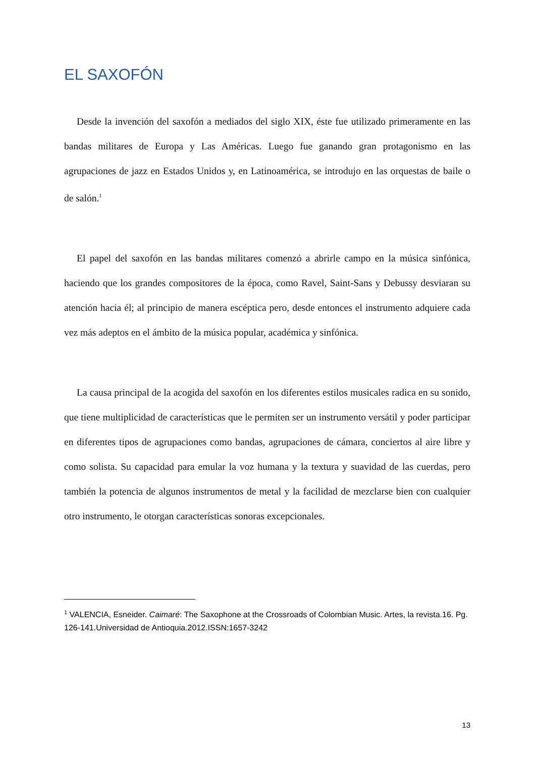EL SAXOFÓN
Desde la invención del saxofón a mediados del siglo XIX, éste fue utilizado primeramente en las bandas militares de Europa y Las Américas. Luego fue ganando gran protagonismo en las agrupaciones de jazz en Estados Unidos y, en Latinoamérica, se introdujo en las orquestas de baile o de salón.<sup>1</sup>
El papel del saxofón en las bandas militares comenzó a abrirle campo en la música sinfónica, haciendo que los grandes compositores de la época, como Ravel, Saint-Sans y Debussy desviaran su atención hacia él; al principio de manera escéptica pero, desde entonces el instrumento adquiere cada vez más adeptos en el ámbito de la música popular, académica y sinfónica.
La causa principal de la acogida del saxofón en los diferentes estilos musicales radica en su sonido, que tiene multiplicidad de características que le permiten ser un instrumento versátil y poder participar en diferentes tipos de agrupaciones como bandas, agrupaciones de cámara, conciertos al aire libre y como solista. Su capacidad para emular la voz humana y la textura y suavidad de las cuerdas, pero también la potencia de algunos instrumentos de metal y la facilidad de mezclarse bien con cualquier otro instrumento, le otorgan características sonoras excepcionales.
<sup>1</sup> VALENCIA, Esneider. Caimaré: The Saxophone at the Crossroads of Colombian Music. Artes, la revista.16. Pg. 126-141.Universidad de Antioquia.2012.ISSN:1657-3242
13